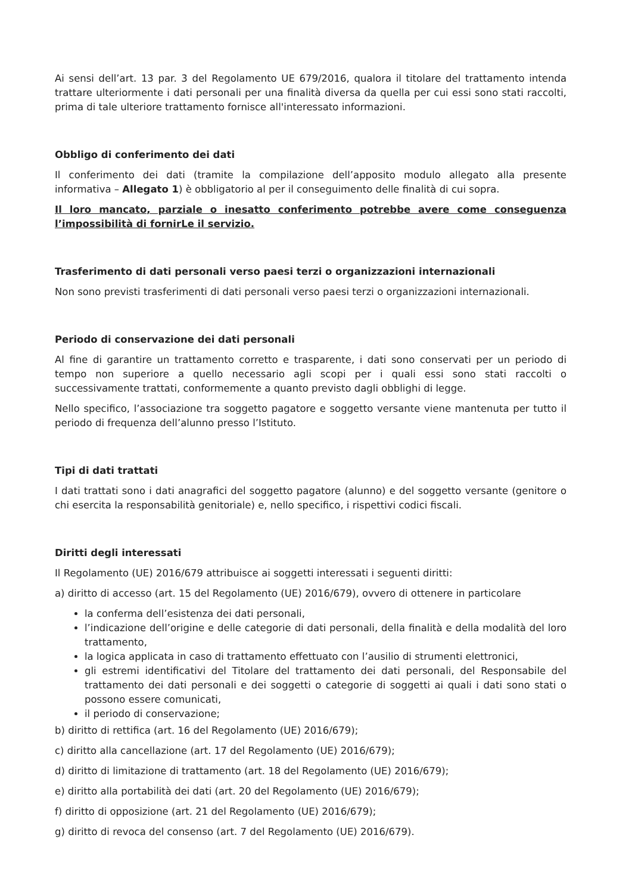Ai sensi dell’art. 13 par. 3 del Regolamento UE 679/2016, qualora il titolare del trattamento intenda trattare ulteriormente i dati personali per una finalità diversa da quella per cui essi sono stati raccolti, prima di tale ulteriore trattamento fornisce all'interessato informazioni.
Obbligo di conferimento dei dati
Il conferimento dei dati (tramite la compilazione dell’apposito modulo allegato alla presente informativa – Allegato 1) è obbligatorio al per il conseguimento delle finalità di cui sopra.
Il loro mancato, parziale o inesatto conferimento potrebbe avere come conseguenza l’impossibilità di fornirLe il servizio.
Trasferimento di dati personali verso paesi terzi o organizzazioni internazionali
Non sono previsti trasferimenti di dati personali verso paesi terzi o organizzazioni internazionali.
Periodo di conservazione dei dati personali
Al fine di garantire un trattamento corretto e trasparente, i dati sono conservati per un periodo di tempo non superiore a quello necessario agli scopi per i quali essi sono stati raccolti o successivamente trattati, conformemente a quanto previsto dagli obblighi di legge.
Nello specifico, l’associazione tra soggetto pagatore e soggetto versante viene mantenuta per tutto il periodo di frequenza dell’alunno presso l’Istituto.
Tipi di dati trattati
I dati trattati sono i dati anagrafici del soggetto pagatore (alunno) e del soggetto versante (genitore o chi esercita la responsabilità genitoriale) e, nello specifico, i rispettivi codici fiscali.
Diritti degli interessati
Il Regolamento (UE) 2016/679 attribuisce ai soggetti interessati i seguenti diritti:
a) diritto di accesso (art. 15 del Regolamento (UE) 2016/679), ovvero di ottenere in particolare
la conferma dell’esistenza dei dati personali,
l’indicazione dell’origine e delle categorie di dati personali, della finalità e della modalità del loro trattamento,
la logica applicata in caso di trattamento effettuato con l’ausilio di strumenti elettronici,
gli estremi identificativi del Titolare del trattamento dei dati personali, del Responsabile del trattamento dei dati personali e dei soggetti o categorie di soggetti ai quali i dati sono stati o possono essere comunicati,
il periodo di conservazione;
b) diritto di rettifica (art. 16 del Regolamento (UE) 2016/679);
c) diritto alla cancellazione (art. 17 del Regolamento (UE) 2016/679);
d) diritto di limitazione di trattamento (art. 18 del Regolamento (UE) 2016/679);
e) diritto alla portabilità dei dati (art. 20 del Regolamento (UE) 2016/679);
f) diritto di opposizione (art. 21 del Regolamento (UE) 2016/679);
g) diritto di revoca del consenso (art. 7 del Regolamento (UE) 2016/679).